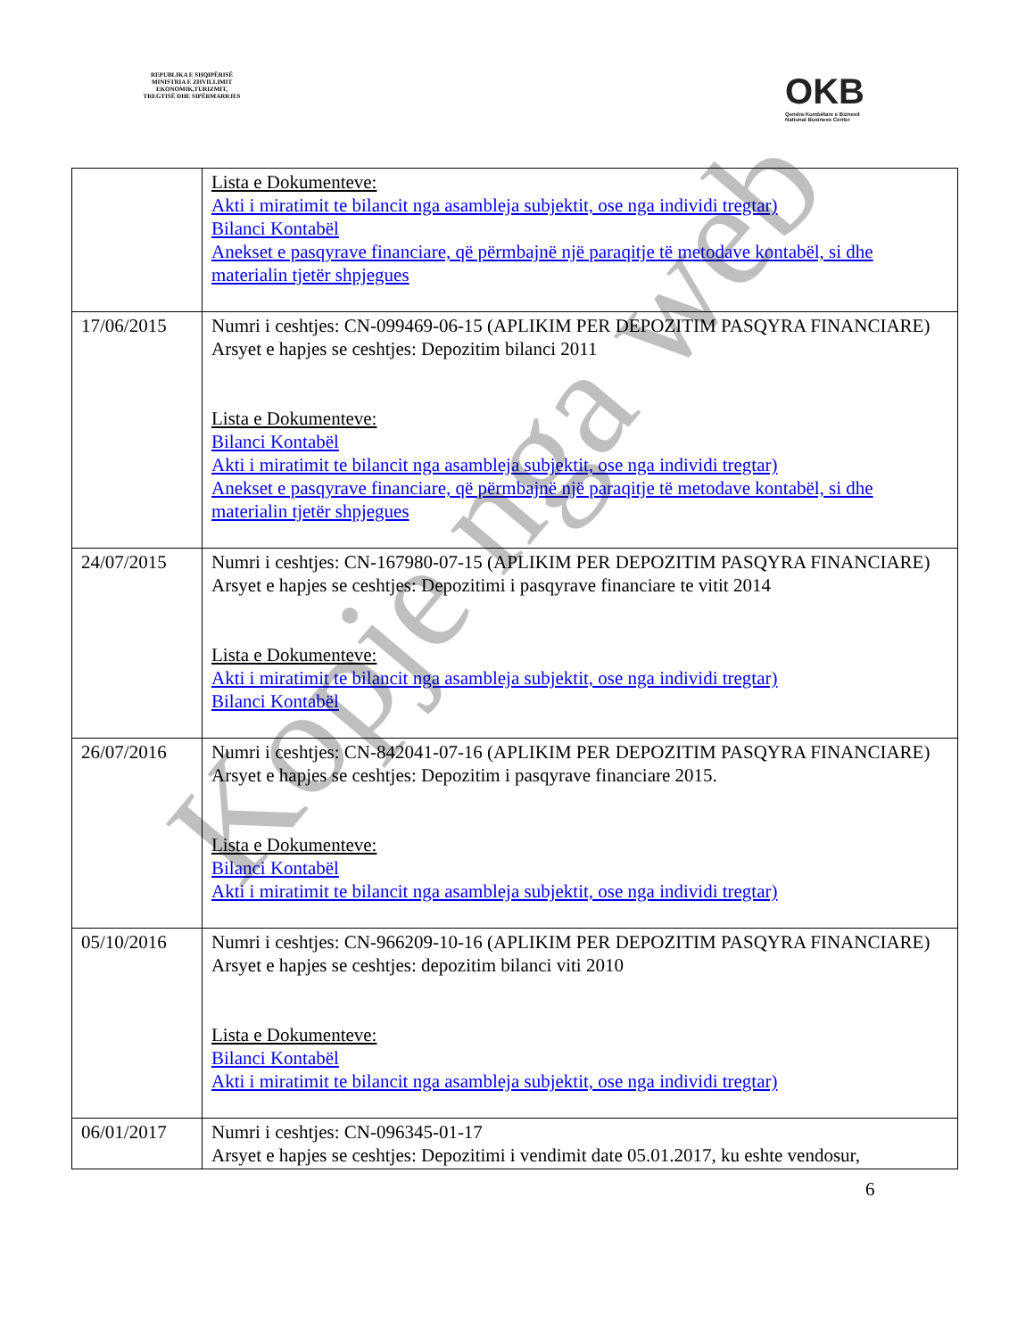REPUBLIKA E SHQIPËRISË
MINISTRIA E ZHVILLIMIT
EKONOMIK,TURIZMIT,
TREGTISË DHE SIPËRMARRJES
OKB
Qendra Kombëtare e Biznesit
National Business Center
| | Lista e Dokumenteve: Akti i miratimit te bilancit nga asambleja subjektit, ose nga individi tregtar) Bilanci Kontabël Anekset e pasqyrave financiare, që përmbajnë një paraqitje të metodave kontabël, si dhe materialin tjetër shpjegues |
| 17/06/2015 | Numri i ceshtjes: CN-099469-06-15 (APLIKIM PER DEPOZITIM PASQYRA FINANCIARE) Arsyet e hapjes se ceshtjes: Depozitim bilanci 2011 Lista e Dokumenteve: Bilanci Kontabël Akti i miratimit te bilancit nga asambleja subjektit, ose nga individi tregtar) Anekset e pasqyrave financiare, që përmbajnë një paraqitje të metodave kontabël, si dhe materialin tjetër shpjegues |
| 24/07/2015 | Numri i ceshtjes: CN-167980-07-15 (APLIKIM PER DEPOZITIM PASQYRA FINANCIARE) Arsyet e hapjes se ceshtjes: Depozitimi i pasqyrave financiare te vitit 2014 Lista e Dokumenteve: Akti i miratimit te bilancit nga asambleja subjektit, ose nga individi tregtar) Bilanci Kontabël |
| 26/07/2016 | Numri i ceshtjes: CN-842041-07-16 (APLIKIM PER DEPOZITIM PASQYRA FINANCIARE) Arsyet e hapjes se ceshtjes: Depozitim i pasqyrave financiare 2015. Lista e Dokumenteve: Bilanci Kontabël Akti i miratimit te bilancit nga asambleja subjektit, ose nga individi tregtar) |
| 05/10/2016 | Numri i ceshtjes: CN-966209-10-16 (APLIKIM PER DEPOZITIM PASQYRA FINANCIARE) Arsyet e hapjes se ceshtjes: depozitim bilanci viti 2010 Lista e Dokumenteve: Bilanci Kontabël Akti i miratimit te bilancit nga asambleja subjektit, ose nga individi tregtar) |
| 06/01/2017 | Numri i ceshtjes: CN-096345-01-17 Arsyet e hapjes se ceshtjes: Depozitimi i vendimit date 05.01.2017, ku eshte vendosur, |
6
Kopje nga web